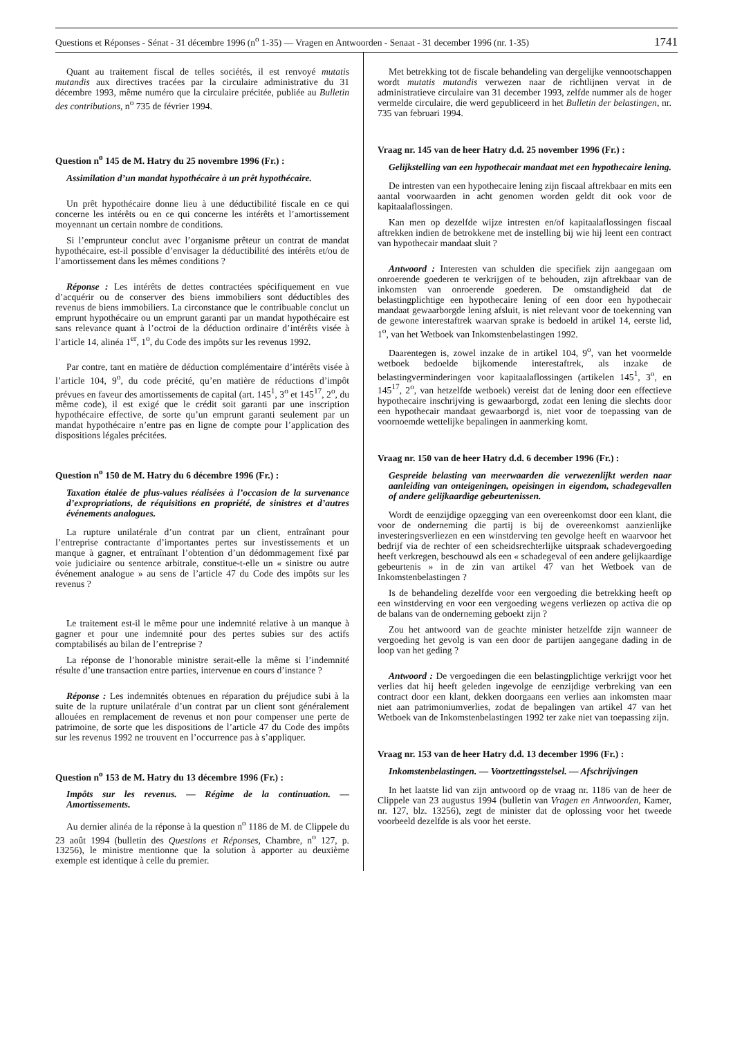Questions et Réponses - Sénat - 31 décembre 1996 (n<sup>o</sup> 1-35) — Vragen en Antwoorden - Senaat - 31 december 1996 (nr. 1-35) 1741
Quant au traitement fiscal de telles sociétés, il est renvoyé mutatis mutandis aux directives tracées par la circulaire administrative du 31 décembre 1993, même numéro que la circulaire précitée, publiée au Bulletin des contributions, n<sup>o</sup> 735 de février 1994.
Question n<sup>o</sup> 145 de M. Hatry du 25 novembre 1996 (Fr.) :
Assimilation d’un mandat hypothécaire à un prêt hypothécaire.
Un prêt hypothécaire donne lieu à une déductibilité fiscale en ce qui concerne les intérêts ou en ce qui concerne les intérêts et l’amortissement moyennant un certain nombre de conditions.
Si l’emprunteur conclut avec l’organisme prêteur un contrat de mandat hypothécaire, est-il possible d’envisager la déductibilité des intérêts et/ou de l’amortissement dans les mêmes conditions ?
Réponse : Les intérêts de dettes contractées spécifiquement en vue d’acquérir ou de conserver des biens immobiliers sont déductibles des revenus de biens immobiliers. La circonstance que le contribuable conclut un emprunt hypothécaire ou un emprunt garanti par un mandat hypothécaire est sans relevance quant à l’octroi de la déduction ordinaire d’intérêts visée à l’article 14, alinéa 1<sup>er</sup>, 1<sup>o</sup>, du Code des impôts sur les revenus 1992.
Par contre, tant en matière de déduction complémentaire d’intérêts visée à l’article 104, 9<sup>o</sup>, du code précité, qu’en matière de réductions d’impôt prévues en faveur des amortissements de capital (art. 145<sup>1</sup>, 3<sup>o</sup> et 145<sup>17</sup>, 2<sup>o</sup>, du même code), il est exigé que le crédit soit garanti par une inscription hypothécaire effective, de sorte qu’un emprunt garanti seulement par un mandat hypothécaire n’entre pas en ligne de compte pour l’application des dispositions légales précitées.
Question n<sup>o</sup> 150 de M. Hatry du 6 décembre 1996 (Fr.) :
Taxation étalée de plus-values réalisées à l’occasion de la survenance d’expropriations, de réquisitions en propriété, de sinistres et d’autres événements analogues.
La rupture unilatérale d’un contrat par un client, entraînant pour l’entreprise contractante d’importantes pertes sur investissements et un manque à gagner, et entraînant l’obtention d’un dédommagement fixé par voie judiciaire ou sentence arbitrale, constitue-t-elle un « sinistre ou autre événement analogue » au sens de l’article 47 du Code des impôts sur les revenus ?
Le traitement est-il le même pour une indemnité relative à un manque à gagner et pour une indemnité pour des pertes subies sur des actifs comptabilisés au bilan de l’entreprise ?
La réponse de l’honorable ministre serait-elle la même si l’indemnité résulte d’une transaction entre parties, intervenue en cours d’instance ?
Réponse : Les indemnités obtenues en réparation du préjudice subi à la suite de la rupture unilatérale d’un contrat par un client sont généralement allouées en remplacement de revenus et non pour compenser une perte de patrimoine, de sorte que les dispositions de l’article 47 du Code des impôts sur les revenus 1992 ne trouvent en l’occurrence pas à s’appliquer.
Question n<sup>o</sup> 153 de M. Hatry du 13 décembre 1996 (Fr.) :
Impôts sur les revenus. — Régime de la continuation. — Amortissements.
Au dernier alinéa de la réponse à la question n<sup>o</sup> 1186 de M. de Clippele du 23 août 1994 (bulletin des Questions et Réponses, Chambre, n<sup>o</sup> 127, p. 13256), le ministre mentionne que la solution à apporter au deuxième exemple est identique à celle du premier.
Met betrekking tot de fiscale behandeling van dergelijke vennootschappen wordt mutatis mutandis verwezen naar de richtlijnen vervat in de administratieve circulaire van 31 december 1993, zelfde nummer als de hoger vermelde circulaire, die werd gepubliceerd in het Bulletin der belastingen, nr. 735 van februari 1994.
Vraag nr. 145 van de heer Hatry d.d. 25 november 1996 (Fr.) :
Gelijkstelling van een hypothecair mandaat met een hypothecaire lening.
De intresten van een hypothecaire lening zijn fiscaal aftrekbaar en mits een aantal voorwaarden in acht genomen worden geldt dit ook voor de kapitaalaflossingen.
Kan men op dezelfde wijze intresten en/of kapitaalaflossingen fiscaal aftrekken indien de betrokkene met de instelling bij wie hij leent een contract van hypothecair mandaat sluit ?
Antwoord : Interesten van schulden die specifiek zijn aangegaan om onroerende goederen te verkrijgen of te behouden, zijn aftrekbaar van de inkomsten van onroerende goederen. De omstandigheid dat de belastingplichtige een hypothecaire lening of een door een hypothecair mandaat gewaarborgde lening afsluit, is niet relevant voor de toekenning van de gewone interestaftrek waarvan sprake is bedoeld in artikel 14, eerste lid, 1<sup>o</sup>, van het Wetboek van Inkomstenbelastingen 1992.
Daarentegen is, zowel inzake de in artikel 104, 9<sup>o</sup>, van het voormelde wetboek bedoelde bijkomende interestaftrek, als inzake de belastingverminderingen voor kapitaalaflossingen (artikelen 145<sup>1</sup>, 3<sup>o</sup>, en 145<sup>17</sup>, 2<sup>o</sup>, van hetzelfde wetboek) vereist dat de lening door een effectieve hypothecaire inschrijving is gewaarborgd, zodat een lening die slechts door een hypothecair mandaat gewaarborgd is, niet voor de toepassing van de voornoemde wettelijke bepalingen in aanmerking komt.
Vraag nr. 150 van de heer Hatry d.d. 6 december 1996 (Fr.) :
Gespreide belasting van meerwaarden die verwezenlijkt werden naar aanleiding van onteigeningen, opeisingen in eigendom, schadegevallen of andere gelijkaardige gebeurtenissen.
Wordt de eenzijdige opzegging van een overeenkomst door een klant, die voor de onderneming die partij is bij de overeenkomst aanzienlijke investeringsverliezen en een winstderving ten gevolge heeft en waarvoor het bedrijf via de rechter of een scheidsrechterlijke uitspraak schadevergoeding heeft verkregen, beschouwd als een « schadegeval of een andere gelijkaardige gebeurtenis » in de zin van artikel 47 van het Wetboek van de Inkomstenbelastingen ?
Is de behandeling dezelfde voor een vergoeding die betrekking heeft op een winstderving en voor een vergoeding wegens verliezen op activa die op de balans van de onderneming geboekt zijn ?
Zou het antwoord van de geachte minister hetzelfde zijn wanneer de vergoeding het gevolg is van een door de partijen aangegane dading in de loop van het geding ?
Antwoord : De vergoedingen die een belastingplichtige verkrijgt voor het verlies dat hij heeft geleden ingevolge de eenzijdige verbreking van een contract door een klant, dekken doorgaans een verlies aan inkomsten maar niet aan patrimoniumverlies, zodat de bepalingen van artikel 47 van het Wetboek van de Inkomstenbelastingen 1992 ter zake niet van toepassing zijn.
Vraag nr. 153 van de heer Hatry d.d. 13 december 1996 (Fr.) :
Inkomstenbelastingen. — Voortzettingsstelsel. — Afschrijvingen
In het laatste lid van zijn antwoord op de vraag nr. 1186 van de heer de Clippele van 23 augustus 1994 (bulletin van Vragen en Antwoorden, Kamer, nr. 127, blz. 13256), zegt de minister dat de oplossing voor het tweede voorbeeld dezelfde is als voor het eerste.